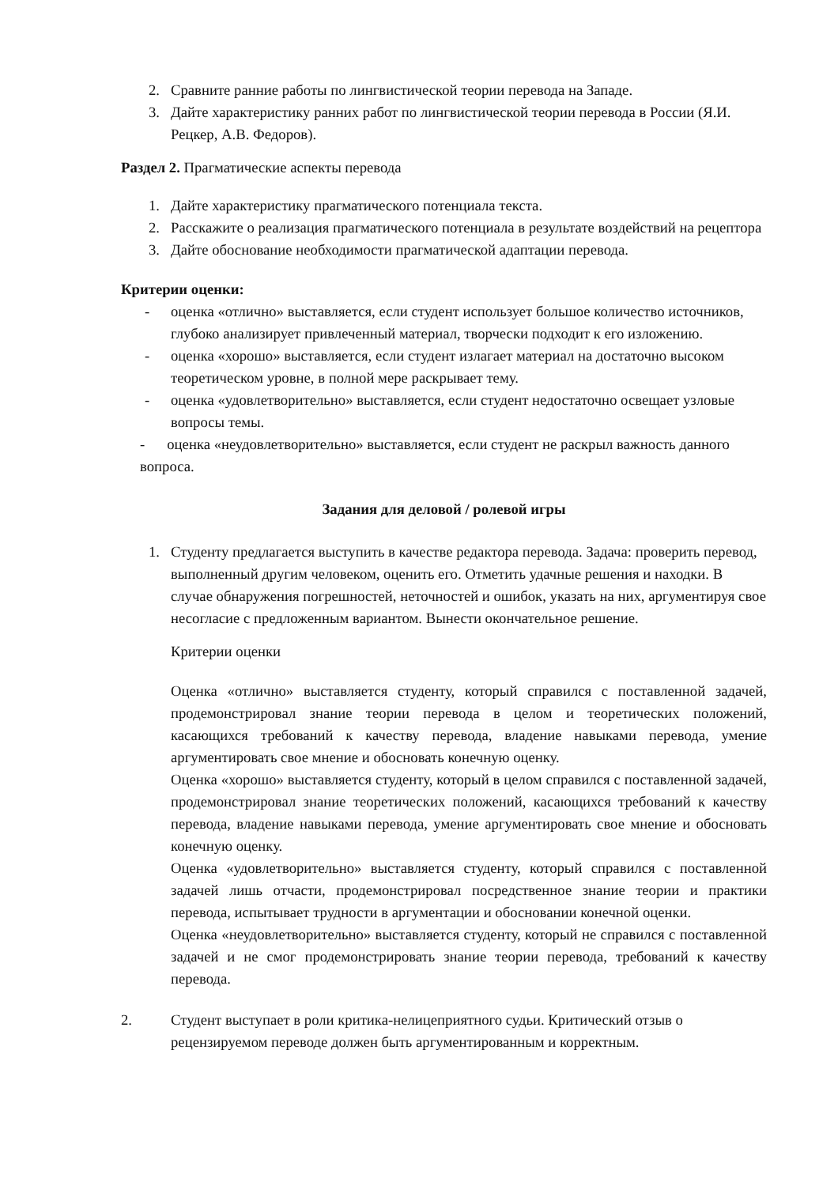2. Сравните ранние работы по лингвистической теории перевода на Западе.
3. Дайте характеристику ранних работ по лингвистической теории перевода в России (Я.И. Рецкер, А.В. Федоров).
Раздел 2. Прагматические аспекты перевода
1. Дайте характеристику прагматического потенциала текста.
2. Расскажите о реализация прагматического потенциала в результате воздействий на рецептора
3. Дайте обоснование необходимости прагматической адаптации перевода.
Критерии оценки:
- оценка «отлично» выставляется, если студент использует большое количество источников, глубоко анализирует привлеченный материал, творчески подходит к его изложению.
- оценка «хорошо» выставляется, если студент излагает материал на достаточно высоком теоретическом уровне, в полной мере раскрывает тему.
- оценка «удовлетворительно» выставляется, если студент недостаточно освещает узловые вопросы темы.
- оценка «неудовлетворительно» выставляется, если студент не раскрыл важность данного вопроса.
Задания для деловой / ролевой игры
1. Студенту предлагается выступить в качестве редактора перевода. Задача: проверить перевод, выполненный другим человеком, оценить его. Отметить удачные решения и находки. В случае обнаружения погрешностей, неточностей и ошибок, указать на них, аргументируя свое несогласие с предложенным вариантом. Вынести окончательное решение.
Критерии оценки
Оценка «отлично» выставляется студенту, который справился с поставленной задачей, продемонстрировал знание теории перевода в целом и теоретических положений, касающихся требований к качеству перевода, владение навыками перевода, умение аргументировать свое мнение и обосновать конечную оценку.
Оценка «хорошо» выставляется студенту, который в целом справился с поставленной задачей, продемонстрировал знание теоретических положений, касающихся требований к качеству перевода, владение навыками перевода, умение аргументировать свое мнение и обосновать конечную оценку.
Оценка «удовлетворительно» выставляется студенту, который справился с поставленной задачей лишь отчасти, продемонстрировал посредственное знание теории и практики перевода, испытывает трудности в аргументации и обосновании конечной оценки.
Оценка «неудовлетворительно» выставляется студенту, который не справился с поставленной задачей и не смог продемонстрировать знание теории перевода, требований к качеству перевода.
2. Студент выступает в роли критика-нелицеприятного судьи. Критический отзыв о рецензируемом переводе должен быть аргументированным и корректным.